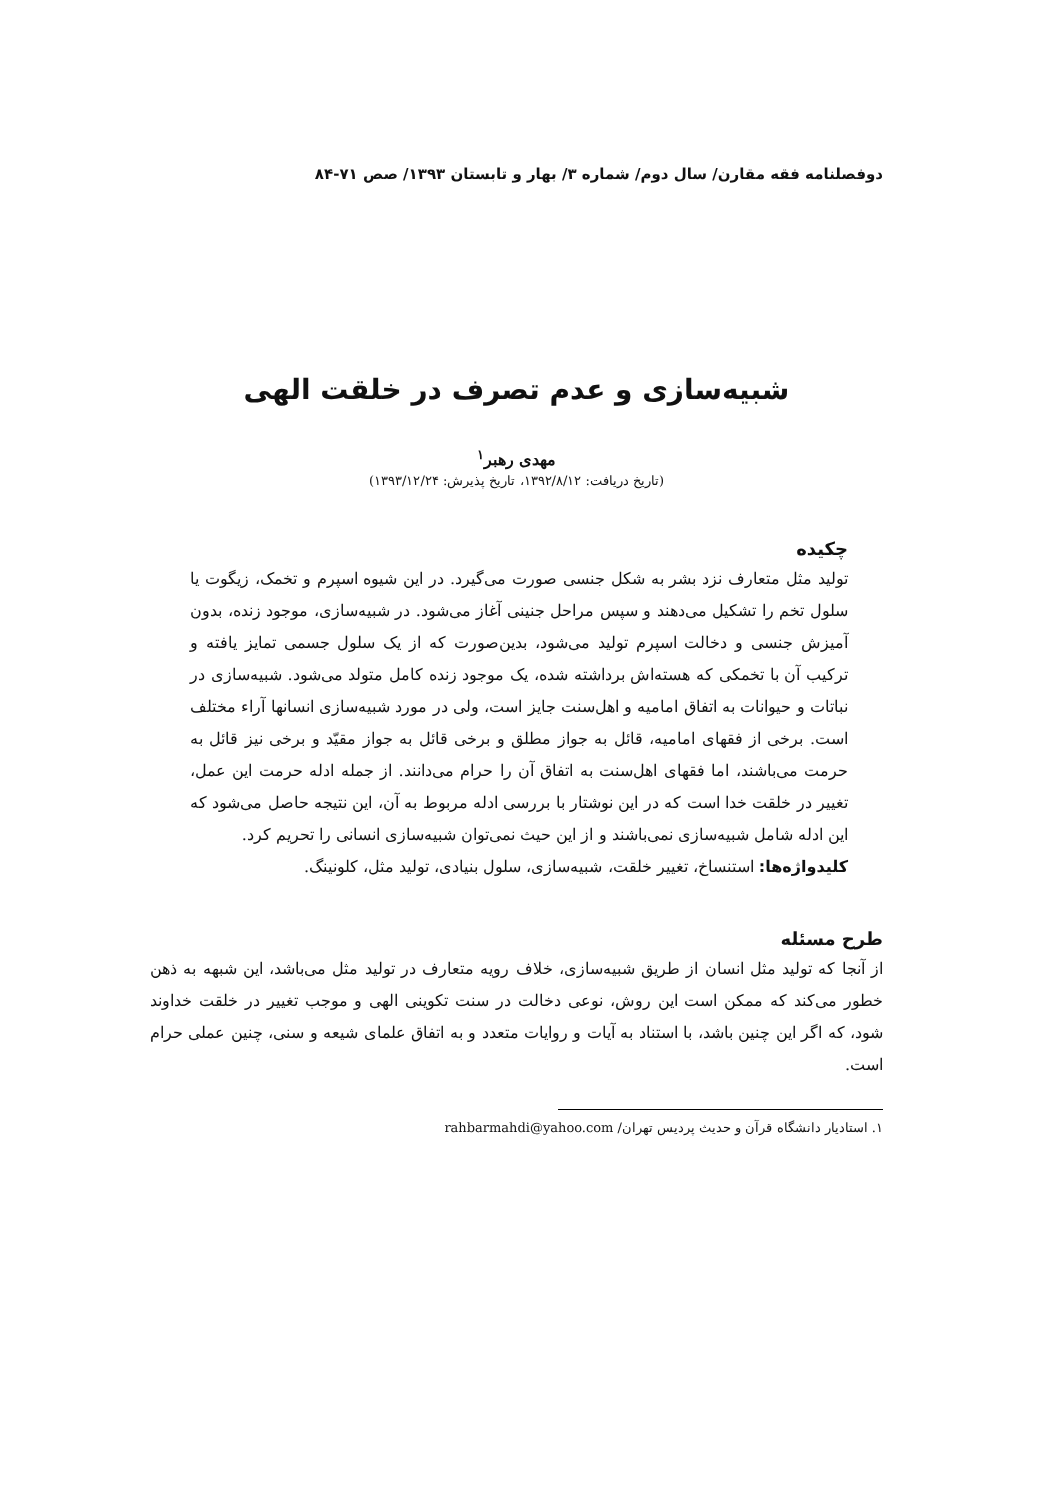دوفصلنامه فقه مقارن/ سال دوم/ شماره ۳/ بهار و تابستان ۱۳۹۳/ صص ۷۱-۸۴
شبیه‌سازی و عدم تصرف در خلقت الهی
مهدی رهبر<sup>۱</sup>
(تاریخ دریافت: ۱۳۹۲/۸/۱۲، تاریخ پذیرش: ۱۳۹۳/۱۲/۲۴)
چکیده
تولید مثل متعارف نزد بشر به شکل جنسی صورت می‌گیرد. در این شیوه اسپرم و تخمک، زیگوت یا سلول تخم را تشکیل می‌دهند و سپس مراحل جنینی آغاز می‌شود. در شبیه‌سازی، موجود زنده، بدون آمیزش جنسی و دخالت اسپرم تولید می‌شود، بدین‌صورت که از یک سلول جسمی تمایز یافته و ترکیب آن با تخمکی که هسته‌اش برداشته شده، یک موجود زنده کامل متولد می‌شود. شبیه‌سازی در نباتات و حیوانات به اتفاق امامیه و اهل‌سنت جایز است، ولی در مورد شبیه‌سازی انسانها آراء مختلف است. برخی از فقهای امامیه، قائل به جواز مطلق و برخی قائل به جواز مقیّد و برخی نیز قائل به حرمت می‌باشند، اما فقهای اهل‌سنت به اتفاق آن را حرام می‌دانند. از جمله ادله حرمت این عمل، تغییر در خلقت خدا است که در این نوشتار با بررسی ادله مربوط به آن، این نتیجه حاصل می‌شود که این ادله شامل شبیه‌سازی نمی‌باشند و از این حیث نمی‌توان شبیه‌سازی انسانی را تحریم کرد.
کلیدواژه‌ها: استنساخ، تغییر خلقت، شبیه‌سازی، سلول بنیادی، تولید مثل، کلونینگ.
طرح مسئله
از آنجا که تولید مثل انسان از طریق شبیه‌سازی، خلاف رویه متعارف در تولید مثل می‌باشد، این شبهه به ذهن خطور می‌کند که ممکن است این روش، نوعی دخالت در سنت تکوینی الهی و موجب تغییر در خلقت خداوند شود، که اگر این چنین باشد، با استناد به آیات و روایات متعدد و به اتفاق علمای شیعه و سنی، چنین عملی حرام است.
۱. استادیار دانشگاه قرآن و حدیث پردیس تهران/ rahbarmahdi@yahoo.com